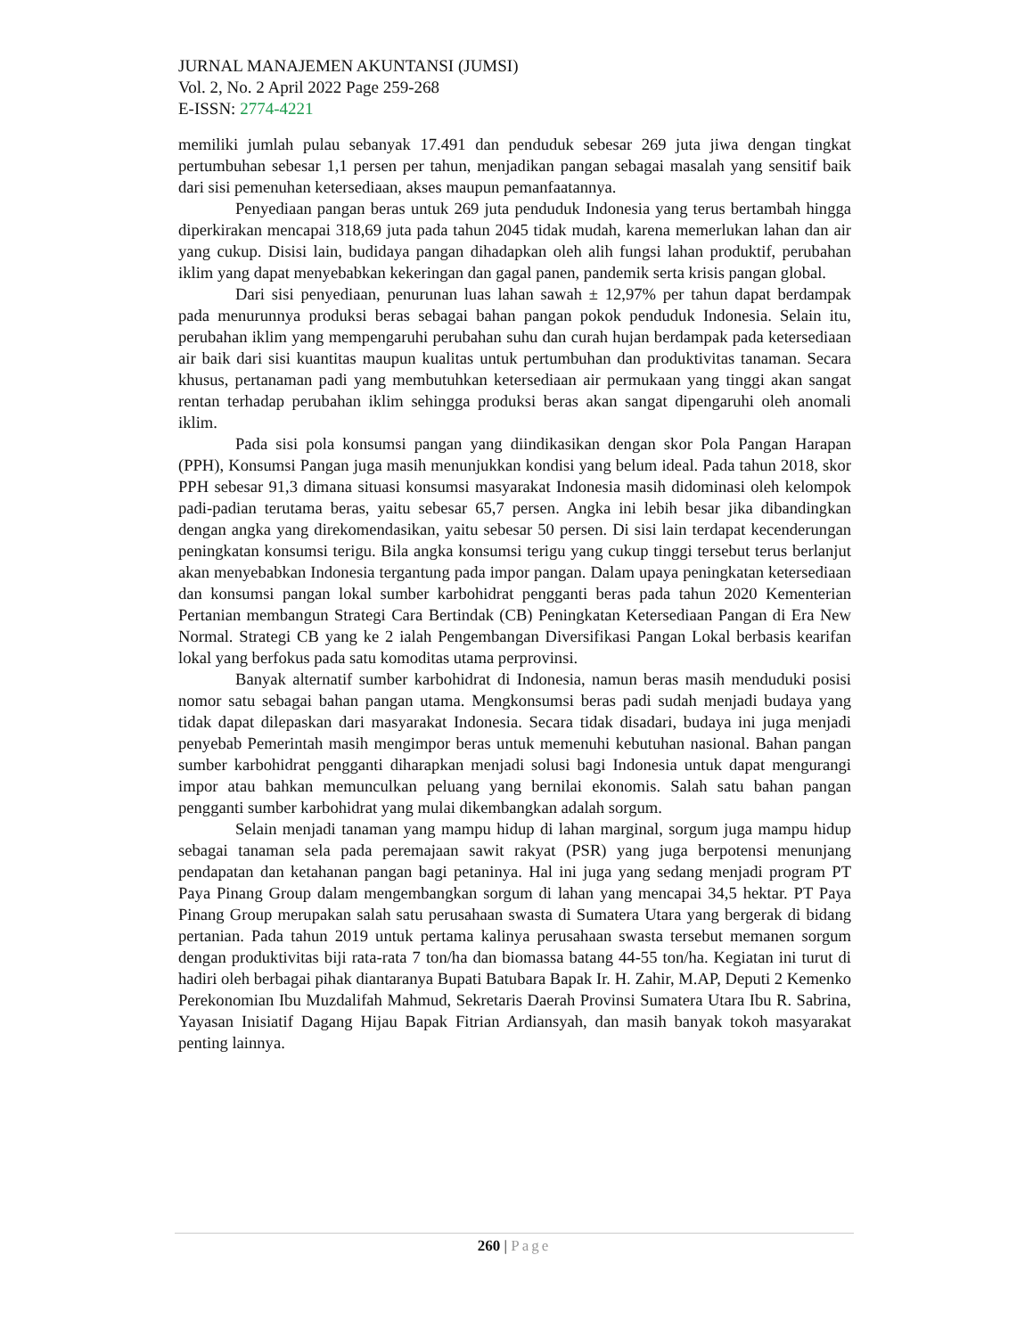JURNAL MANAJEMEN AKUNTANSI (JUMSI)
Vol. 2, No. 2 April 2022 Page 259-268
E-ISSN: 2774-4221
memiliki jumlah pulau sebanyak 17.491 dan penduduk sebesar 269 juta jiwa dengan tingkat pertumbuhan sebesar 1,1 persen per tahun, menjadikan pangan sebagai masalah yang sensitif baik dari sisi pemenuhan ketersediaan, akses maupun pemanfaatannya.
Penyediaan pangan beras untuk 269 juta penduduk Indonesia yang terus bertambah hingga diperkirakan mencapai 318,69 juta pada tahun 2045 tidak mudah, karena memerlukan lahan dan air yang cukup. Disisi lain, budidaya pangan dihadapkan oleh alih fungsi lahan produktif, perubahan iklim yang dapat menyebabkan kekeringan dan gagal panen, pandemik serta krisis pangan global.
Dari sisi penyediaan, penurunan luas lahan sawah ± 12,97% per tahun dapat berdampak pada menurunnya produksi beras sebagai bahan pangan pokok penduduk Indonesia. Selain itu, perubahan iklim yang mempengaruhi perubahan suhu dan curah hujan berdampak pada ketersediaan air baik dari sisi kuantitas maupun kualitas untuk pertumbuhan dan produktivitas tanaman. Secara khusus, pertanaman padi yang membutuhkan ketersediaan air permukaan yang tinggi akan sangat rentan terhadap perubahan iklim sehingga produksi beras akan sangat dipengaruhi oleh anomali iklim.
Pada sisi pola konsumsi pangan yang diindikasikan dengan skor Pola Pangan Harapan (PPH), Konsumsi Pangan juga masih menunjukkan kondisi yang belum ideal. Pada tahun 2018, skor PPH sebesar 91,3 dimana situasi konsumsi masyarakat Indonesia masih didominasi oleh kelompok padi-padian terutama beras, yaitu sebesar 65,7 persen. Angka ini lebih besar jika dibandingkan dengan angka yang direkomendasikan, yaitu sebesar 50 persen. Di sisi lain terdapat kecenderungan peningkatan konsumsi terigu. Bila angka konsumsi terigu yang cukup tinggi tersebut terus berlanjut akan menyebabkan Indonesia tergantung pada impor pangan. Dalam upaya peningkatan ketersediaan dan konsumsi pangan lokal sumber karbohidrat pengganti beras pada tahun 2020 Kementerian Pertanian membangun Strategi Cara Bertindak (CB) Peningkatan Ketersediaan Pangan di Era New Normal. Strategi CB yang ke 2 ialah Pengembangan Diversifikasi Pangan Lokal berbasis kearifan lokal yang berfokus pada satu komoditas utama perprovinsi.
Banyak alternatif sumber karbohidrat di Indonesia, namun beras masih menduduki posisi nomor satu sebagai bahan pangan utama. Mengkonsumsi beras padi sudah menjadi budaya yang tidak dapat dilepaskan dari masyarakat Indonesia. Secara tidak disadari, budaya ini juga menjadi penyebab Pemerintah masih mengimpor beras untuk memenuhi kebutuhan nasional. Bahan pangan sumber karbohidrat pengganti diharapkan menjadi solusi bagi Indonesia untuk dapat mengurangi impor atau bahkan memunculkan peluang yang bernilai ekonomis. Salah satu bahan pangan pengganti sumber karbohidrat yang mulai dikembangkan adalah sorgum.
Selain menjadi tanaman yang mampu hidup di lahan marginal, sorgum juga mampu hidup sebagai tanaman sela pada peremajaan sawit rakyat (PSR) yang juga berpotensi menunjang pendapatan dan ketahanan pangan bagi petaninya. Hal ini juga yang sedang menjadi program PT Paya Pinang Group dalam mengembangkan sorgum di lahan yang mencapai 34,5 hektar. PT Paya Pinang Group merupakan salah satu perusahaan swasta di Sumatera Utara yang bergerak di bidang pertanian. Pada tahun 2019 untuk pertama kalinya perusahaan swasta tersebut memanen sorgum dengan produktivitas biji rata-rata 7 ton/ha dan biomassa batang 44-55 ton/ha. Kegiatan ini turut di hadiri oleh berbagai pihak diantaranya Bupati Batubara Bapak Ir. H. Zahir, M.AP, Deputi 2 Kemenko Perekonomian Ibu Muzdalifah Mahmud, Sekretaris Daerah Provinsi Sumatera Utara Ibu R. Sabrina, Yayasan Inisiatif Dagang Hijau Bapak Fitrian Ardiansyah, dan masih banyak tokoh masyarakat penting lainnya.
260 | Page